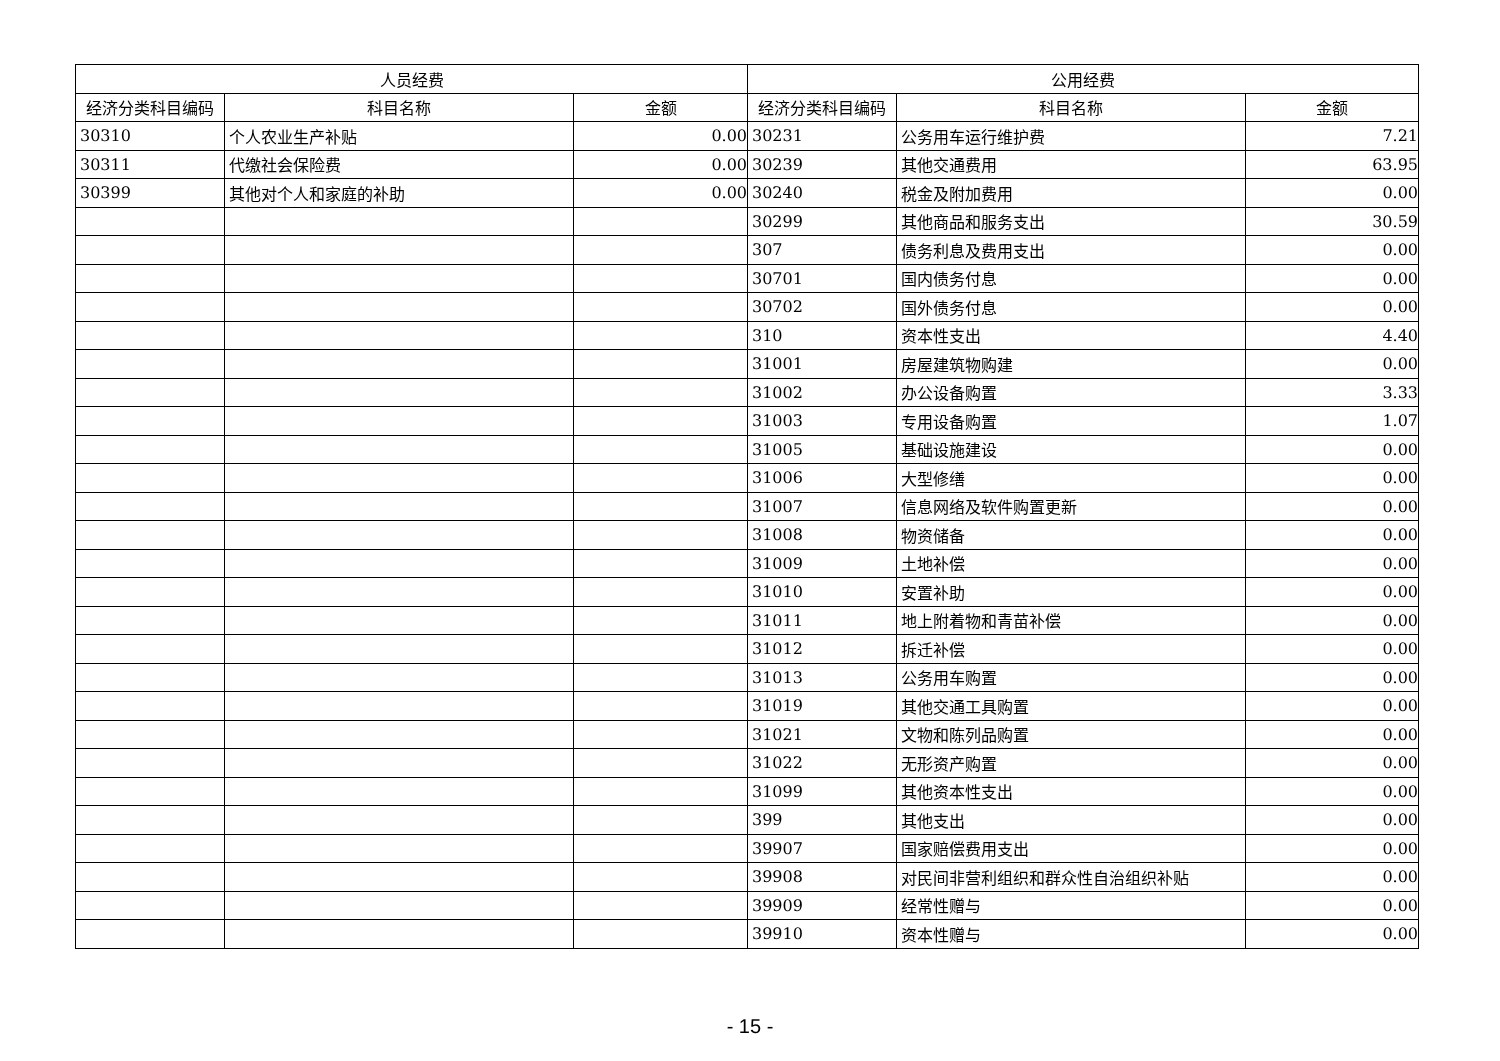| 人员经费 | | | 公用经费 | | |
| --- | --- | --- | --- | --- | --- |
| 经济分类科目编码 | 科目名称 | 金额 | 经济分类科目编码 | 科目名称 | 金额 |
| 30310 | 个人农业生产补贴 | 0.00 | 30231 | 公务用车运行维护费 | 7.21 |
| 30311 | 代缴社会保险费 | 0.00 | 30239 | 其他交通费用 | 63.95 |
| 30399 | 其他对个人和家庭的补助 | 0.00 | 30240 | 税金及附加费用 | 0.00 |
| | | | 30299 | 其他商品和服务支出 | 30.59 |
| | | | 307 | 债务利息及费用支出 | 0.00 |
| | | | 30701 | 国内债务付息 | 0.00 |
| | | | 30702 | 国外债务付息 | 0.00 |
| | | | 310 | 资本性支出 | 4.40 |
| | | | 31001 | 房屋建筑物购建 | 0.00 |
| | | | 31002 | 办公设备购置 | 3.33 |
| | | | 31003 | 专用设备购置 | 1.07 |
| | | | 31005 | 基础设施建设 | 0.00 |
| | | | 31006 | 大型修缮 | 0.00 |
| | | | 31007 | 信息网络及软件购置更新 | 0.00 |
| | | | 31008 | 物资储备 | 0.00 |
| | | | 31009 | 土地补偿 | 0.00 |
| | | | 31010 | 安置补助 | 0.00 |
| | | | 31011 | 地上附着物和青苗补偿 | 0.00 |
| | | | 31012 | 拆迁补偿 | 0.00 |
| | | | 31013 | 公务用车购置 | 0.00 |
| | | | 31019 | 其他交通工具购置 | 0.00 |
| | | | 31021 | 文物和陈列品购置 | 0.00 |
| | | | 31022 | 无形资产购置 | 0.00 |
| | | | 31099 | 其他资本性支出 | 0.00 |
| | | | 399 | 其他支出 | 0.00 |
| | | | 39907 | 国家赔偿费用支出 | 0.00 |
| | | | 39908 | 对民间非营利组织和群众性自治组织补贴 | 0.00 |
| | | | 39909 | 经常性赠与 | 0.00 |
| | | | 39910 | 资本性赠与 | 0.00 |
- 15 -